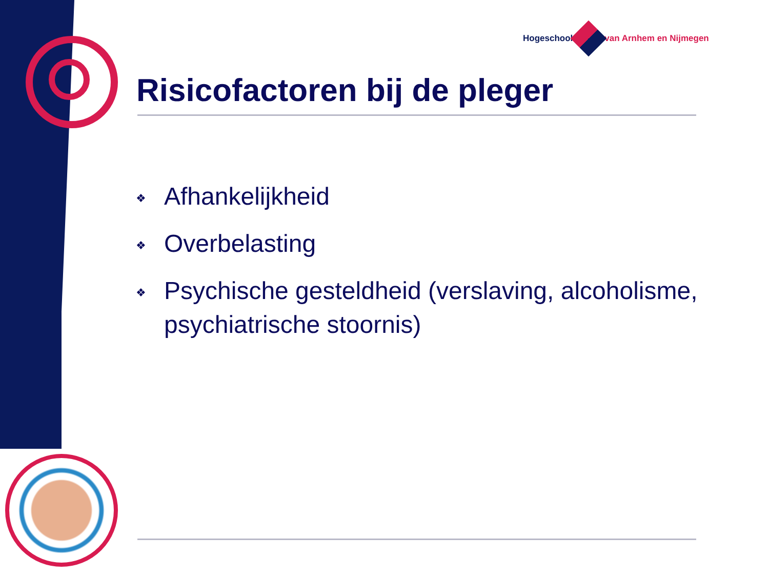Hogeschool van Arnhem en Nijmegen
Risicofactoren bij de pleger
❖ Afhankelijkheid
❖ Overbelasting
❖ Psychische gesteldheid (verslaving, alcoholisme, psychiatrische stoornis)